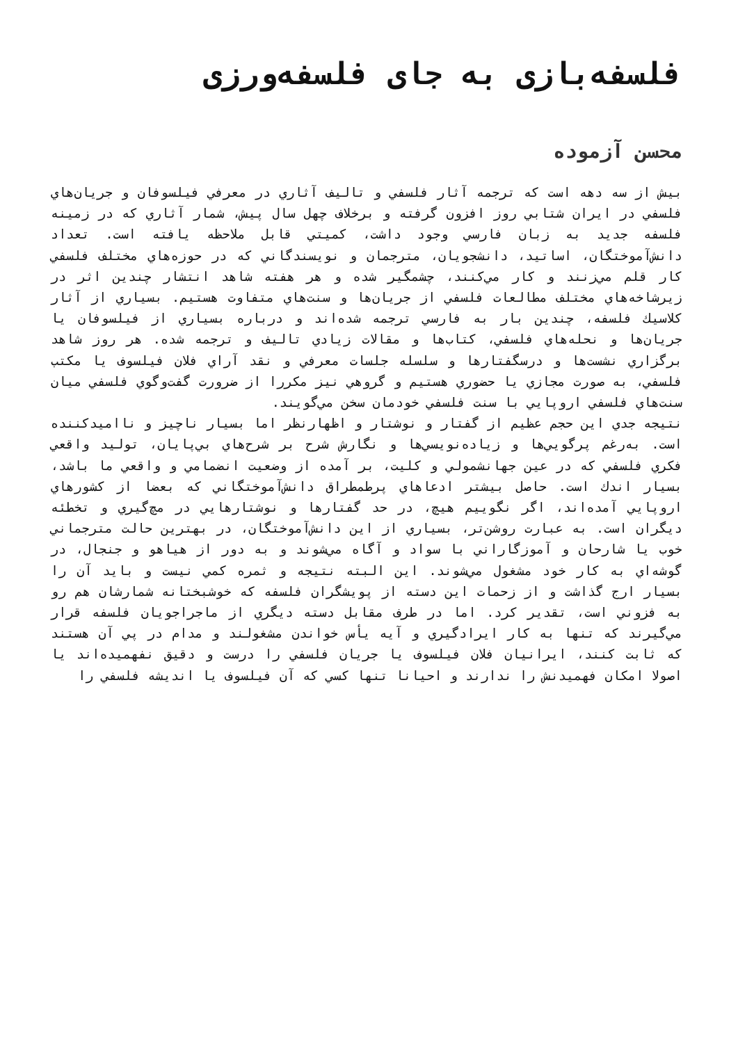فلسفه‌بازی به جای فلسفه‌ورزی
محسن آزموده
بیش از سه دهه است که ترجمه آثار فلسفي و تاليف آثاري در معرفي فيلسوفان و جريان‌هاي فلسفي در ايران شتابي روز افزون گرفته و برخلاف چهل سال پیش، شمار آثاري كه در زمينه فلسفه جديد به زبان فارسي وجود داشت، كميتي قابل ملاحظه يافته است. تعداد دانش‌آموختگان، اساتيد، دانشجويان، مترجمان و نويسندگاني كه در حوزه‌هاي مختلف فلسفي كار قلم مي‌زنند و كار مي‌كنند، چشمگير شده و هر هفته شاهد انتشار چندين اثر در زيرشاخه‌هاي مختلف مطالعات فلسفي از جريان‌ها و سنت‌هاي متفاوت هستيم. بسياري از آثار كلاسيك فلسفه، چندين بار به فارسي ترجمه شده‌اند و درباره بسياري از فيلسوفان يا جريان‌ها و نحله‌هاي فلسفي، كتاب‌ها و مقالات زيادي تاليف و ترجمه شده. هر روز شاهد برگزاري نشست‌ها و درسگفتارها و سلسله جلسات معرفي و نقد آراي فلان فيلسوف يا مكتب فلسفي، به صورت مجازي يا حضوري هستيم و گروهي نيز مكررا از ضرورت گفت‌وگوي فلسفي ميان سنت‌هاي فلسفي اروپايي با سنت فلسفي خودمان سخن مي‌گويند.
نتيجه جدي اين حجم عظيم از گفتار و نوشتار و اظهارنظر اما بسيار ناچيز و نااميدكننده است. به‌رغم پرگويي‌ها و زياده‌نويسي‌ها و نگارش شرح بر شرح‌هاي بي‌پايان، توليد واقعي فكري فلسفي كه در عين جهانشمولي و كليت، بر آمده از وضعيت انضمامي و واقعي ما باشد، بسيار اندك است. حاصل بيشتر ادعاهاي پرطمطراق دانش‌آموختگاني كه بعضا از كشورهاي اروپايي آمده‌اند، اگر نگوييم هيچ، در حد گفتارها و نوشتارهايي در مچ‌گيري و تخطئه ديگران است. به عبارت روشن‌تر، بسياري از اين دانش‌آموختگان، در بهترين حالت مترجماني خوب يا شارحان و آموزگاراني با سواد و آگاه مي‌شوند و به دور از هياهو و جنجال، در گوشه‌اي به كار خود مشغول مي‌شوند. اين البته نتيجه و ثمره كمي نيست و بايد آن را بسيار ارج گذاشت و از زحمات اين دسته از پويشگران فلسفه كه خوشبختانه شمارشان هم رو به فزوني است، تقدير كرد. اما در طرف مقابل دسته ديگري از ماجراجويان فلسفه قرار مي‌گيرند كه تنها به كار ايرادگيري و آيه يأس خواندن مشغولند و مدام در پي آن هستند كه ثابت كنند، ايرانيان فلان فيلسوف يا جريان فلسفي را درست و دقيق نفهميده‌اند يا اصولا امكان فهميدنش را ندارند و احيانا تنها كسي كه آن فيلسوف يا انديشه فلسفي را